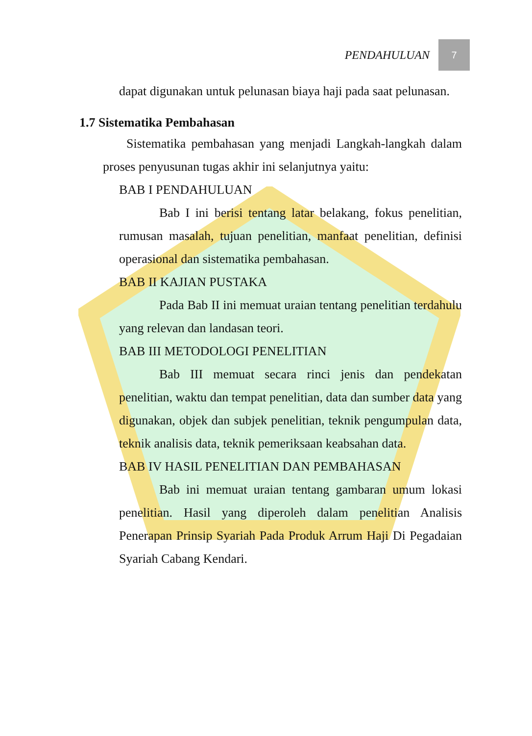PENDAHULUAN
7
dapat digunakan untuk pelunasan biaya haji pada saat pelunasan.
1.7 Sistematika Pembahasan
Sistematika pembahasan yang menjadi Langkah-langkah dalam proses penyusunan tugas akhir ini selanjutnya yaitu:
BAB I PENDAHULUAN
Bab I ini berisi tentang latar belakang, fokus penelitian, rumusan masalah, tujuan penelitian, manfaat penelitian, definisi operasional dan sistematika pembahasan.
BAB II KAJIAN PUSTAKA
Pada Bab II ini memuat uraian tentang penelitian terdahulu yang relevan dan landasan teori.
BAB III METODOLOGI PENELITIAN
Bab III memuat secara rinci jenis dan pendekatan penelitian, waktu dan tempat penelitian, data dan sumber data yang digunakan, objek dan subjek penelitian, teknik pengumpulan data, teknik analisis data, teknik pemeriksaan keabsahan data.
BAB IV HASIL PENELITIAN DAN PEMBAHASAN
Bab ini memuat uraian tentang gambaran umum lokasi penelitian. Hasil yang diperoleh dalam penelitian Analisis Penerapan Prinsip Syariah Pada Produk Arrum Haji Di Pegadaian Syariah Cabang Kendari.